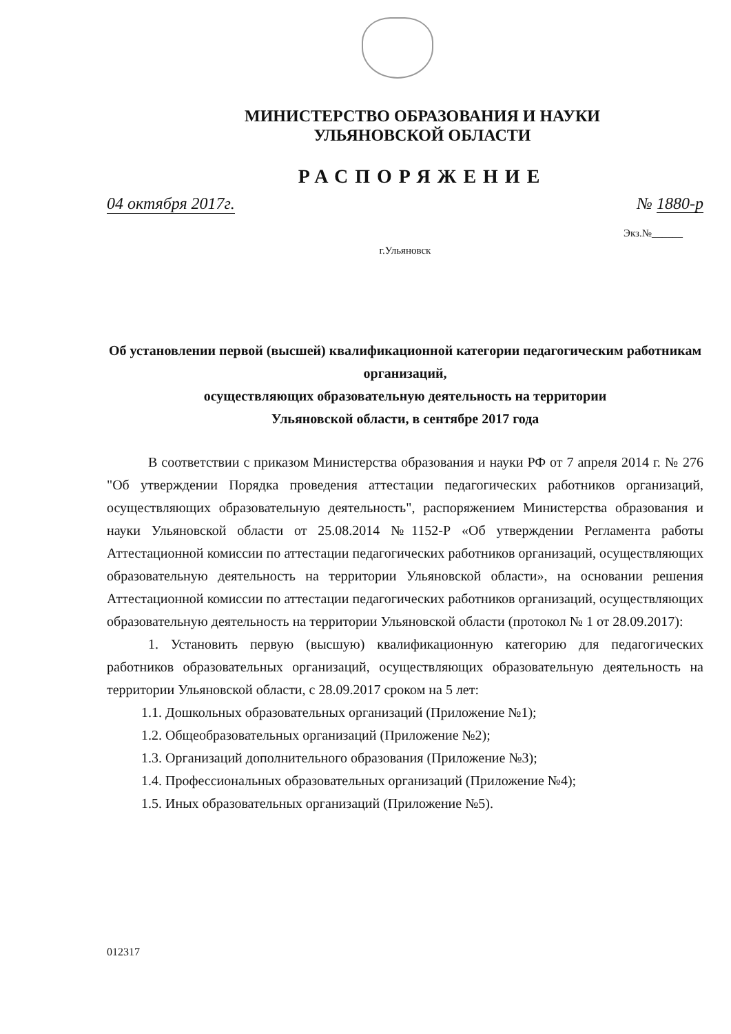МИНИСТЕРСТВО ОБРАЗОВАНИЯ И НАУКИ
УЛЬЯНОВСКОЙ ОБЛАСТИ
РАСПОРЯЖЕНИЕ
04 октября 2017г. № 1880-р
Экз.№______
г.Ульяновск
Об установлении первой (высшей) квалификационной категории педагогическим работникам организаций,
осуществляющих образовательную деятельность на территории
Ульяновской области, в сентябре 2017 года
В соответствии с приказом Министерства образования и науки РФ от 7 апреля 2014 г. № 276 "Об утверждении Порядка проведения аттестации педагогических работников организаций, осуществляющих образовательную деятельность", распоряжением Министерства образования и науки Ульяновской области от 25.08.2014 №1152-Р «Об утверждении Регламента работы Аттестационной комиссии по аттестации педагогических работников организаций, осуществляющих образовательную деятельность на территории Ульяновской области», на основании решения Аттестационной комиссии по аттестации педагогических работников организаций, осуществляющих образовательную деятельность на территории Ульяновской области (протокол № 1 от 28.09.2017):
1. Установить первую (высшую) квалификационную категорию для педагогических работников образовательных организаций, осуществляющих образовательную деятельность на территории Ульяновской области, с 28.09.2017 сроком на 5 лет:
1.1. Дошкольных образовательных организаций (Приложение №1);
1.2. Общеобразовательных организаций (Приложение №2);
1.3. Организаций дополнительного образования (Приложение №3);
1.4. Профессиональных образовательных организаций (Приложение №4);
1.5. Иных образовательных организаций (Приложение №5).
012317